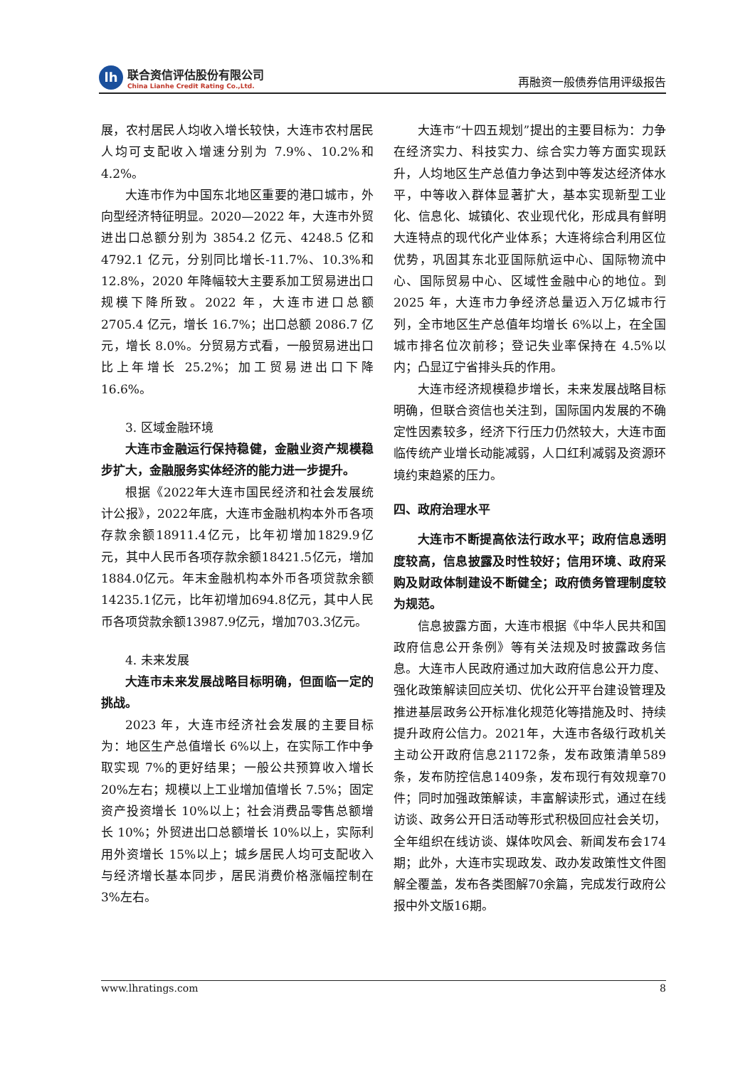lh
联合资信评估股份有限公司
China Lianhe Credit Rating Co.,Ltd.
再融资一般债券信用评级报告
展，农村居民人均收入增长较快，大连市农村居民人均可支配收入增速分别为 7.9%、10.2%和 4.2%。
大连市作为中国东北地区重要的港口城市，外向型经济特征明显。2020—2022 年，大连市外贸进出口总额分别为 3854.2 亿元、4248.5 亿和 4792.1 亿元，分别同比增长-11.7%、10.3%和 12.8%，2020 年降幅较大主要系加工贸易进出口规模下降所致。2022 年，大连市进口总额 2705.4 亿元，增长 16.7%；出口总额 2086.7 亿元，增长 8.0%。分贸易方式看，一般贸易进出口比上年增长 25.2%；加工贸易进出口下降 16.6%。
3. 区域金融环境
大连市金融运行保持稳健，金融业资产规模稳步扩大，金融服务实体经济的能力进一步提升。
根据《2022年大连市国民经济和社会发展统计公报》，2022年底，大连市金融机构本外币各项存款余额18911.4亿元，比年初增加1829.9亿元，其中人民币各项存款余额18421.5亿元，增加1884.0亿元。年末金融机构本外币各项贷款余额14235.1亿元，比年初增加694.8亿元，其中人民币各项贷款余额13987.9亿元，增加703.3亿元。
4. 未来发展
大连市未来发展战略目标明确，但面临一定的挑战。
2023 年，大连市经济社会发展的主要目标为：地区生产总值增长 6%以上，在实际工作中争取实现 7%的更好结果；一般公共预算收入增长 20%左右；规模以上工业增加值增长 7.5%；固定资产投资增长 10%以上；社会消费品零售总额增长 10%；外贸进出口总额增长 10%以上，实际利用外资增长 15%以上；城乡居民人均可支配收入与经济增长基本同步，居民消费价格涨幅控制在 3%左右。
大连市“十四五规划”提出的主要目标为：力争在经济实力、科技实力、综合实力等方面实现跃升，人均地区生产总值力争达到中等发达经济体水平，中等收入群体显著扩大，基本实现新型工业化、信息化、城镇化、农业现代化，形成具有鲜明大连特点的现代化产业体系；大连将综合利用区位优势，巩固其东北亚国际航运中心、国际物流中心、国际贸易中心、区域性金融中心的地位。到 2025 年，大连市力争经济总量迈入万亿城市行列，全市地区生产总值年均增长 6%以上，在全国城市排名位次前移；登记失业率保持在 4.5%以内；凸显辽宁省排头兵的作用。
大连市经济规模稳步增长，未来发展战略目标明确，但联合资信也关注到，国际国内发展的不确定性因素较多，经济下行压力仍然较大，大连市面临传统产业增长动能减弱，人口红利减弱及资源环境约束趋紧的压力。
四、政府治理水平
大连市不断提高依法行政水平；政府信息透明度较高，信息披露及时性较好；信用环境、政府采购及财政体制建设不断健全；政府债务管理制度较为规范。
信息披露方面，大连市根据《中华人民共和国政府信息公开条例》等有关法规及时披露政务信息。大连市人民政府通过加大政府信息公开力度、强化政策解读回应关切、优化公开平台建设管理及推进基层政务公开标准化规范化等措施及时、持续提升政府公信力。2021年，大连市各级行政机关主动公开政府信息21172条，发布政策清单589条，发布防控信息1409条，发布现行有效规章70件；同时加强政策解读，丰富解读形式，通过在线访谈、政务公开日活动等形式积极回应社会关切，全年组织在线访谈、媒体吹风会、新闻发布会174期；此外，大连市实现政发、政办发政策性文件图解全覆盖，发布各类图解70余篇，完成发行政府公报中外文版16期。
www.lhratings.com 8